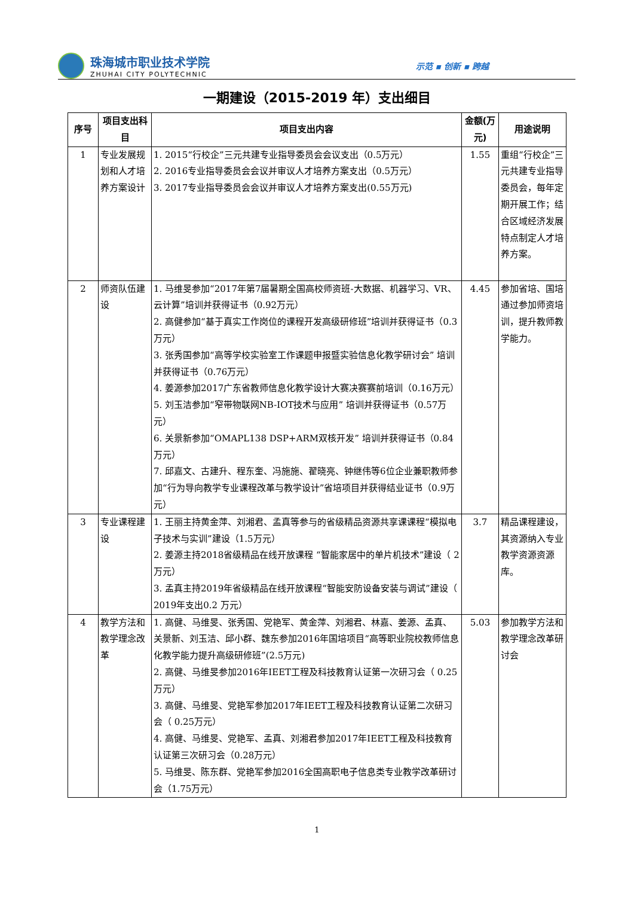珠海城市职业技术学院
ZHUHAI CITY POLYTECHNIC
示范 ▪ 创新 ▪ 跨越
一期建设（2015-2019 年）支出细目
| 序号 | 项目支出科目 | 项目支出内容 | 金额(万元) | 用途说明 |
| --- | --- | --- | --- | --- |
| 1 | 专业发展规划和人才培养方案设计 | 1. 2015“行校企”三元共建专业指导委员会会议支出（0.5万元） 2. 2016专业指导委员会会议并审议人才培养方案支出（0.5万元） 3. 2017专业指导委员会会议并审议人才培养方案支出(0.55万元) | 1.55 | 重组“行校企”三元共建专业指导委员会，每年定期开展工作；结合区域经济发展特点制定人才培养方案。 |
| 2 | 师资队伍建设 | 1. 马维旻参加“2017年第7届暑期全国高校师资班-大数据、机器学习、VR、云计算”培训并获得证书（0.92万元） 2. 高健参加“基于真实工作岗位的课程开发高级研修班”培训并获得证书（0.3万元） 3. 张秀国参加“高等学校实验室工作课题申报暨实验信息化教学研讨会” 培训并获得证书（0.76万元） 4. 姜源参加2017广东省教师信息化教学设计大赛决赛赛前培训（0.16万元） 5. 刘玉洁参加“窄带物联网NB-IOT技术与应用” 培训并获得证书（0.57万元） 6. 关景新参加“OMAPL138 DSP+ARM双核开发” 培训并获得证书（0.84万元） 7. 邱嘉文、古建升、程东奎、冯施施、翟晓亮、钟继伟等6位企业兼职教师参加“行为导向教学专业课程改革与教学设计”省培项目并获得结业证书（0.9万元） | 4.45 | 参加省培、国培通过参加师资培训，提升教师教学能力。 |
| 3 | 专业课程建设 | 1. 王丽主持黄金萍、刘湘君、孟真等参与的省级精品资源共享课课程“模拟电子技术与实训”建设（1.5万元） 2. 姜源主持2018省级精品在线开放课程 “智能家居中的单片机技术”建设（ 2 万元） 3. 孟真主持2019年省级精品在线开放课程“智能安防设备安装与调试”建设（ 2019年支出0.2 万元） | 3.7 | 精品课程建设，其资源纳入专业教学资源资源库。 |
| 4 | 教学方法和教学理念改革 | 1. 高健、马维旻、张秀国、党艳军、黄金萍、刘湘君、林嘉、姜源、孟真、关景新、刘玉洁、邱小群、魏东参加2016年国培项目“高等职业院校教师信息化教学能力提升高级研修班”(2.5万元) 2. 高健、马维旻参加2016年IEET工程及科技教育认证第一次研习会（ 0.25万元） 3. 高健、马维旻、党艳军参加2017年IEET工程及科技教育认证第二次研习会（ 0.25万元） 4. 高健、马维旻、党艳军、孟真、刘湘君参加2017年IEET工程及科技教育认证第三次研习会（0.28万元） 5. 马维旻、陈东群、党艳军参加2016全国高职电子信息类专业教学改革研讨会（1.75万元） | 5.03 | 参加教学方法和教学理念改革研讨会 |
1